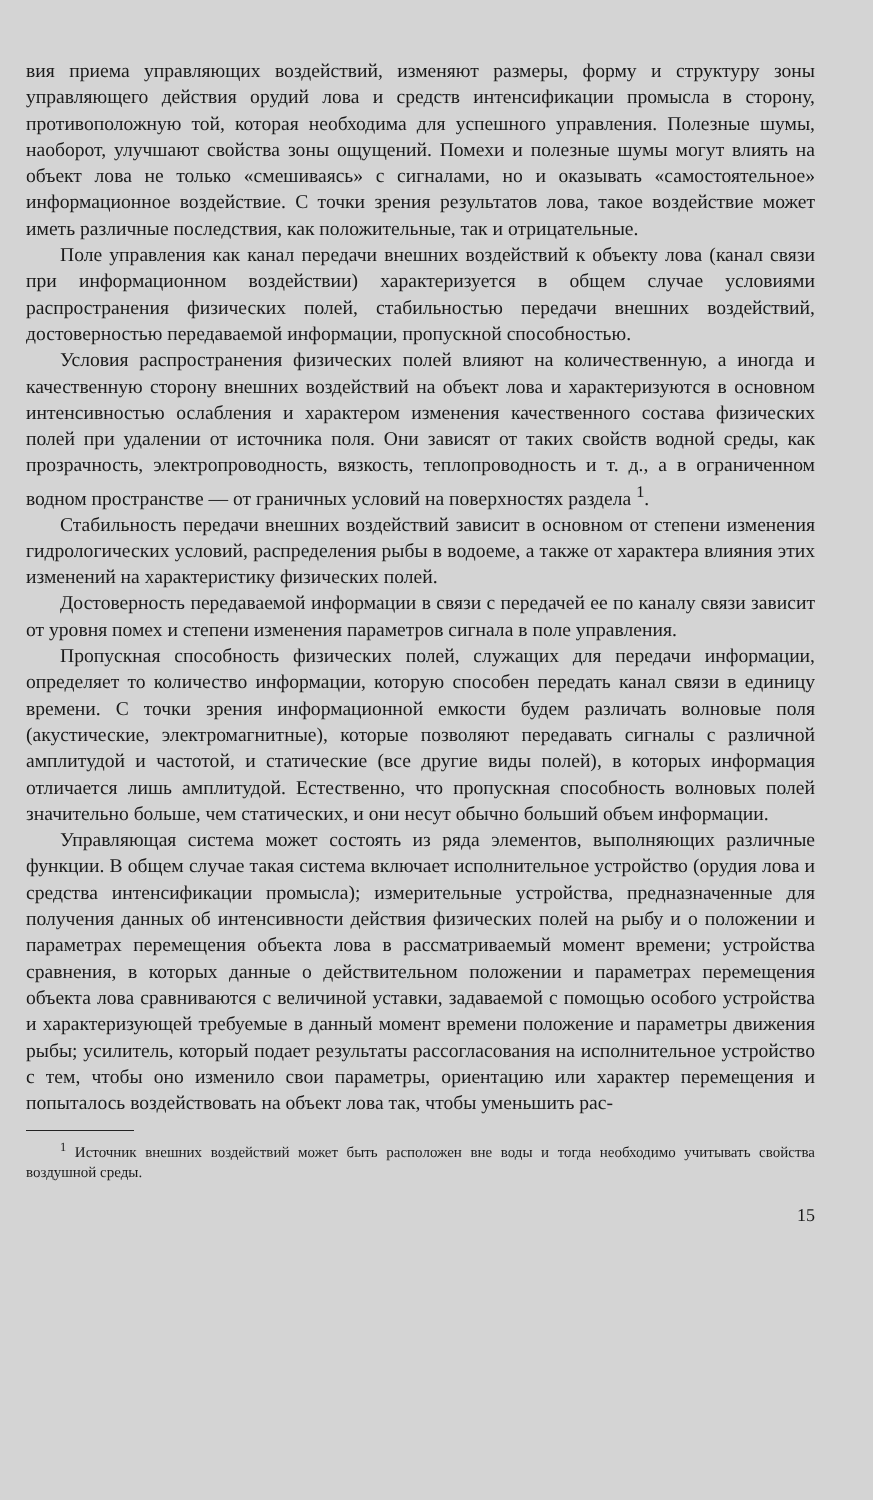вия приема управляющих воздействий, изменяют размеры, форму и структуру зоны управляющего действия орудий лова и средств интенсификации промысла в сторону, противоположную той, которая необходима для успешного управления. Полезные шумы, наоборот, улучшают свойства зоны ощущений. Помехи и полезные шумы могут влиять на объект лова не только «смешиваясь» с сигналами, но и оказывать «самостоятельное» информационное воздействие. С точки зрения результатов лова, такое воздействие может иметь различные последствия, как положительные, так и отрицательные.
Поле управления как канал передачи внешних воздействий к объекту лова (канал связи при информационном воздействии) характеризуется в общем случае условиями распространения физических полей, стабильностью передачи внешних воздействий, достоверностью передаваемой информации, пропускной способностью.
Условия распространения физических полей влияют на количественную, а иногда и качественную сторону внешних воздействий на объект лова и характеризуются в основном интенсивностью ослабления и характером изменения качественного состава физических полей при удалении от источника поля. Они зависят от таких свойств водной среды, как прозрачность, электропроводность, вязкость, теплопроводность и т. д., а в ограниченном водном пространстве — от граничных условий на поверхностях раздела <sup>1</sup>.
Стабильность передачи внешних воздействий зависит в основном от степени изменения гидрологических условий, распределения рыбы в водоеме, а также от характера влияния этих изменений на характеристику физических полей.
Достоверность передаваемой информации в связи с передачей ее по каналу связи зависит от уровня помех и степени изменения параметров сигнала в поле управления.
Пропускная способность физических полей, служащих для передачи информации, определяет то количество информации, которую способен передать канал связи в единицу времени. С точки зрения информационной емкости будем различать волновые поля (акустические, электромагнитные), которые позволяют передавать сигналы с различной амплитудой и частотой, и статические (все другие виды полей), в которых информация отличается лишь амплитудой. Естественно, что пропускная способность волновых полей значительно больше, чем статических, и они несут обычно больший объем информации.
Управляющая система может состоять из ряда элементов, выполняющих различные функции. В общем случае такая система включает исполнительное устройство (орудия лова и средства интенсификации промысла); измерительные устройства, предназначенные для получения данных об интенсивности действия физических полей на рыбу и о положении и параметрах перемещения объекта лова в рассматриваемый момент времени; устройства сравнения, в которых данные о действительном положении и параметрах перемещения объекта лова сравниваются с величиной уставки, задаваемой с помощью особого устройства и характеризующей требуемые в данный момент времени положение и параметры движения рыбы; усилитель, который подает результаты рассогласования на исполнительное устройство с тем, чтобы оно изменило свои параметры, ориентацию или характер перемещения и попыталось воздействовать на объект лова так, чтобы уменьшить рас-
<sup>1</sup> Источник внешних воздействий может быть расположен вне воды и тогда необходимо учитывать свойства воздушной среды.
15